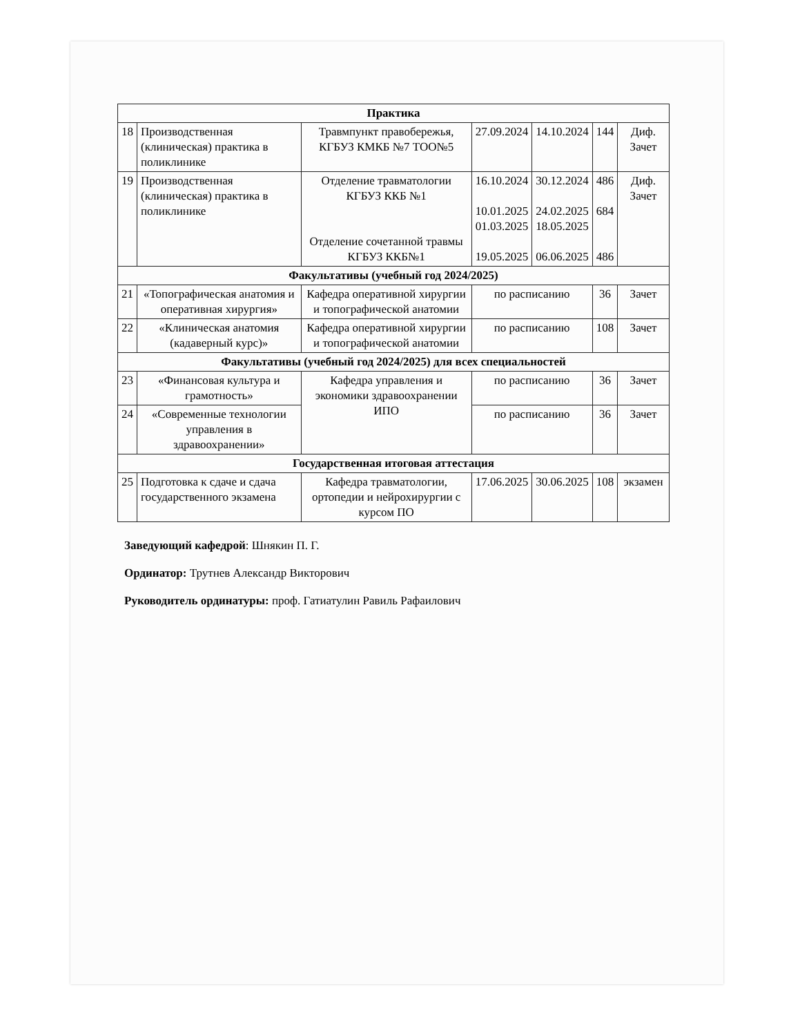| Практика | | | | | | |
| 18 | Производственная (клиническая) практика в поликлинике | Травмпункт правобережья, КГБУЗ КМКБ №7 ТОО№5 | 27.09.2024 | 14.10.2024 | 144 | Диф. Зачет |
| 19 | Производственная (клиническая) практика в поликлинике | Отделение травматологии КГБУЗ ККБ №1 Отделение сочетанной травмы КГБУЗ ККБ№1 | 16.10.2024 10.01.2025 01.03.2025 19.05.2025 | 30.12.2024 24.02.2025 18.05.2025 06.06.2025 | 486 684 486 | Диф. Зачет |
| Факультативы (учебный год 2024/2025) | | | | | | |
| 21 | «Топографическая анатомия и оперативная хирургия» | Кафедра оперативной хирургии и топографической анатомии | по расписанию | | 36 | Зачет |
| 22 | «Клиническая анатомия (кадаверный курс)» | Кафедра оперативной хирургии и топографической анатомии | по расписанию | | 108 | Зачет |
| Факультативы (учебный год 2024/2025) для всех специальностей | | | | | | |
| 23 | «Финансовая культура и грамотность» | Кафедра управления и экономики здравоохранении ИПО | по расписанию | | 36 | Зачет |
| 24 | «Современные технологии управления в здравоохранении» | | по расписанию | | 36 | Зачет |
| Государственная итоговая аттестация | | | | | | |
| 25 | Подготовка к сдаче и сдача государственного экзамена | Кафедра травматологии, ортопедии и нейрохирургии с курсом ПО | 17.06.2025 | 30.06.2025 | 108 | экзамен |
Заведующий кафедрой: Шнякин П. Г.
Ординатор: Трутнев Александр Викторович
Руководитель ординатуры: проф. Гатиатулин Равиль Рафаилович